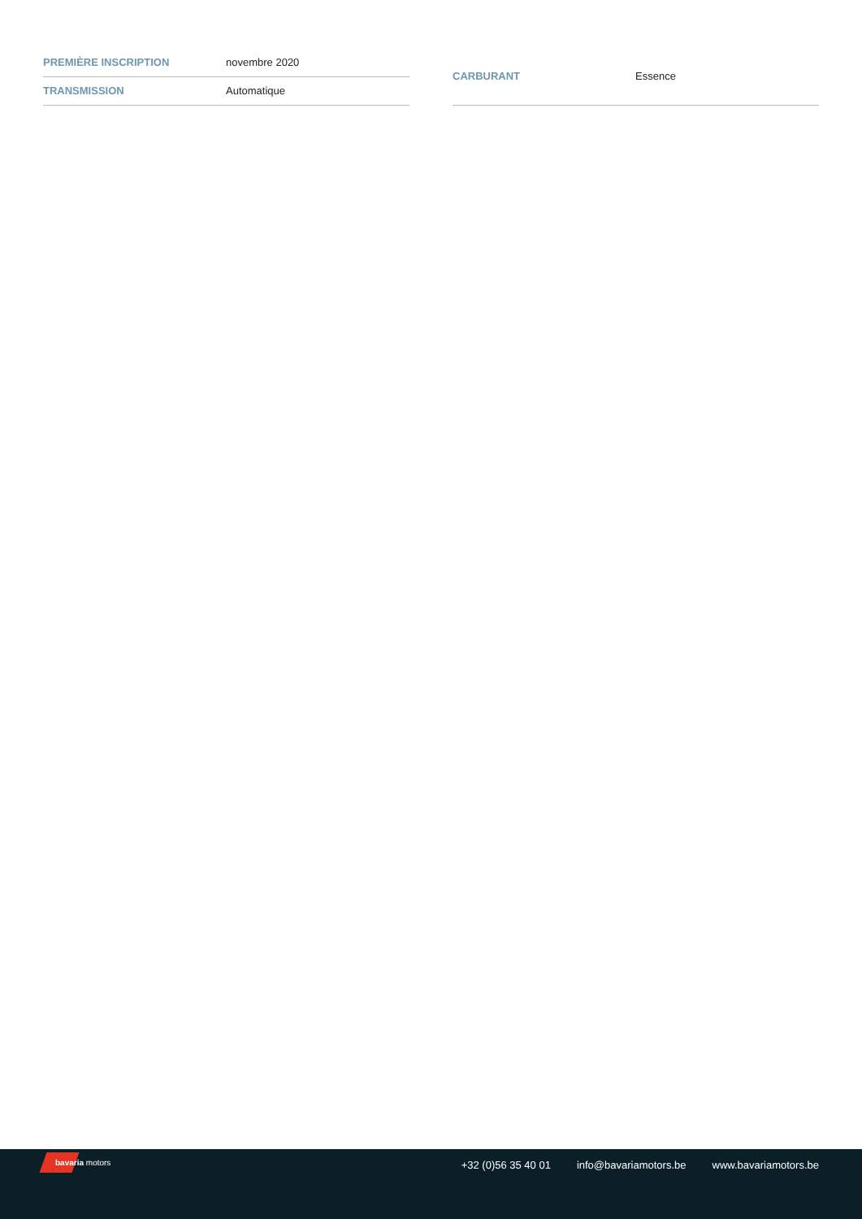| PREMIÈRE INSCRIPTION | novembre 2020 |
| TRANSMISSION | Automatique |
| CARBURANT | Essence |
bavaria motors
+32 (0)56 35 40 01 info@bavariamotors.be www.bavariamotors.be